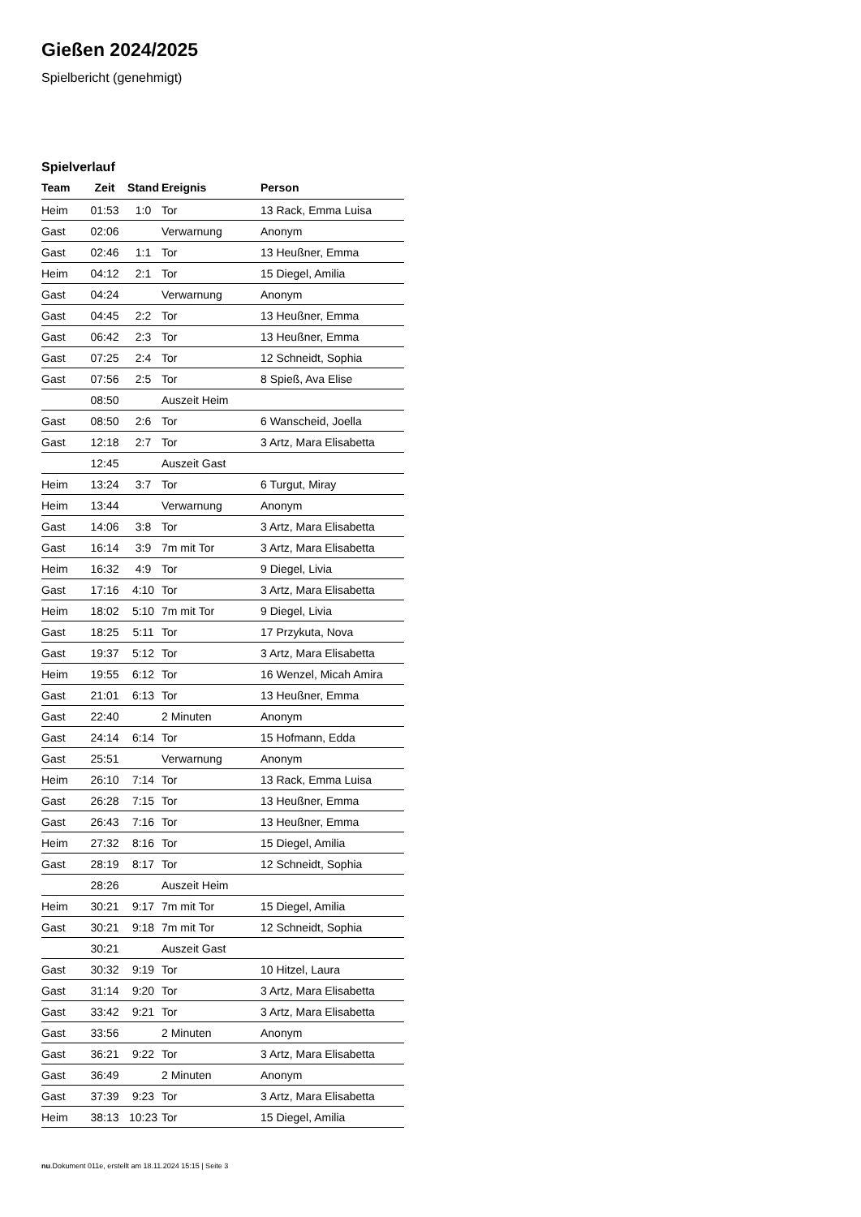Gießen 2024/2025
Spielbericht (genehmigt)
Spielverlauf
| Team | Zeit | Stand | Ereignis | Person |
| --- | --- | --- | --- | --- |
| Heim | 01:53 | 1:0 | Tor | 13 Rack, Emma Luisa |
| Gast | 02:06 | | Verwarnung | Anonym |
| Gast | 02:46 | 1:1 | Tor | 13 Heußner, Emma |
| Heim | 04:12 | 2:1 | Tor | 15 Diegel, Amilia |
| Gast | 04:24 | | Verwarnung | Anonym |
| Gast | 04:45 | 2:2 | Tor | 13 Heußner, Emma |
| Gast | 06:42 | 2:3 | Tor | 13 Heußner, Emma |
| Gast | 07:25 | 2:4 | Tor | 12 Schneidt, Sophia |
| Gast | 07:56 | 2:5 | Tor | 8 Spieß, Ava Elise |
| | 08:50 | | Auszeit Heim | |
| Gast | 08:50 | 2:6 | Tor | 6 Wanscheid, Joella |
| Gast | 12:18 | 2:7 | Tor | 3 Artz, Mara Elisabetta |
| | 12:45 | | Auszeit Gast | |
| Heim | 13:24 | 3:7 | Tor | 6 Turgut, Miray |
| Heim | 13:44 | | Verwarnung | Anonym |
| Gast | 14:06 | 3:8 | Tor | 3 Artz, Mara Elisabetta |
| Gast | 16:14 | 3:9 | 7m mit Tor | 3 Artz, Mara Elisabetta |
| Heim | 16:32 | 4:9 | Tor | 9 Diegel, Livia |
| Gast | 17:16 | 4:10 | Tor | 3 Artz, Mara Elisabetta |
| Heim | 18:02 | 5:10 | 7m mit Tor | 9 Diegel, Livia |
| Gast | 18:25 | 5:11 | Tor | 17 Przykuta, Nova |
| Gast | 19:37 | 5:12 | Tor | 3 Artz, Mara Elisabetta |
| Heim | 19:55 | 6:12 | Tor | 16 Wenzel, Micah Amira |
| Gast | 21:01 | 6:13 | Tor | 13 Heußner, Emma |
| Gast | 22:40 | | 2 Minuten | Anonym |
| Gast | 24:14 | 6:14 | Tor | 15 Hofmann, Edda |
| Gast | 25:51 | | Verwarnung | Anonym |
| Heim | 26:10 | 7:14 | Tor | 13 Rack, Emma Luisa |
| Gast | 26:28 | 7:15 | Tor | 13 Heußner, Emma |
| Gast | 26:43 | 7:16 | Tor | 13 Heußner, Emma |
| Heim | 27:32 | 8:16 | Tor | 15 Diegel, Amilia |
| Gast | 28:19 | 8:17 | Tor | 12 Schneidt, Sophia |
| | 28:26 | | Auszeit Heim | |
| Heim | 30:21 | 9:17 | 7m mit Tor | 15 Diegel, Amilia |
| Gast | 30:21 | 9:18 | 7m mit Tor | 12 Schneidt, Sophia |
| | 30:21 | | Auszeit Gast | |
| Gast | 30:32 | 9:19 | Tor | 10 Hitzel, Laura |
| Gast | 31:14 | 9:20 | Tor | 3 Artz, Mara Elisabetta |
| Gast | 33:42 | 9:21 | Tor | 3 Artz, Mara Elisabetta |
| Gast | 33:56 | | 2 Minuten | Anonym |
| Gast | 36:21 | 9:22 | Tor | 3 Artz, Mara Elisabetta |
| Gast | 36:49 | | 2 Minuten | Anonym |
| Gast | 37:39 | 9:23 | Tor | 3 Artz, Mara Elisabetta |
| Heim | 38:13 | 10:23 | Tor | 15 Diegel, Amilia |
nu.Dokument 011e, erstellt am 18.11.2024 15:15 | Seite 3